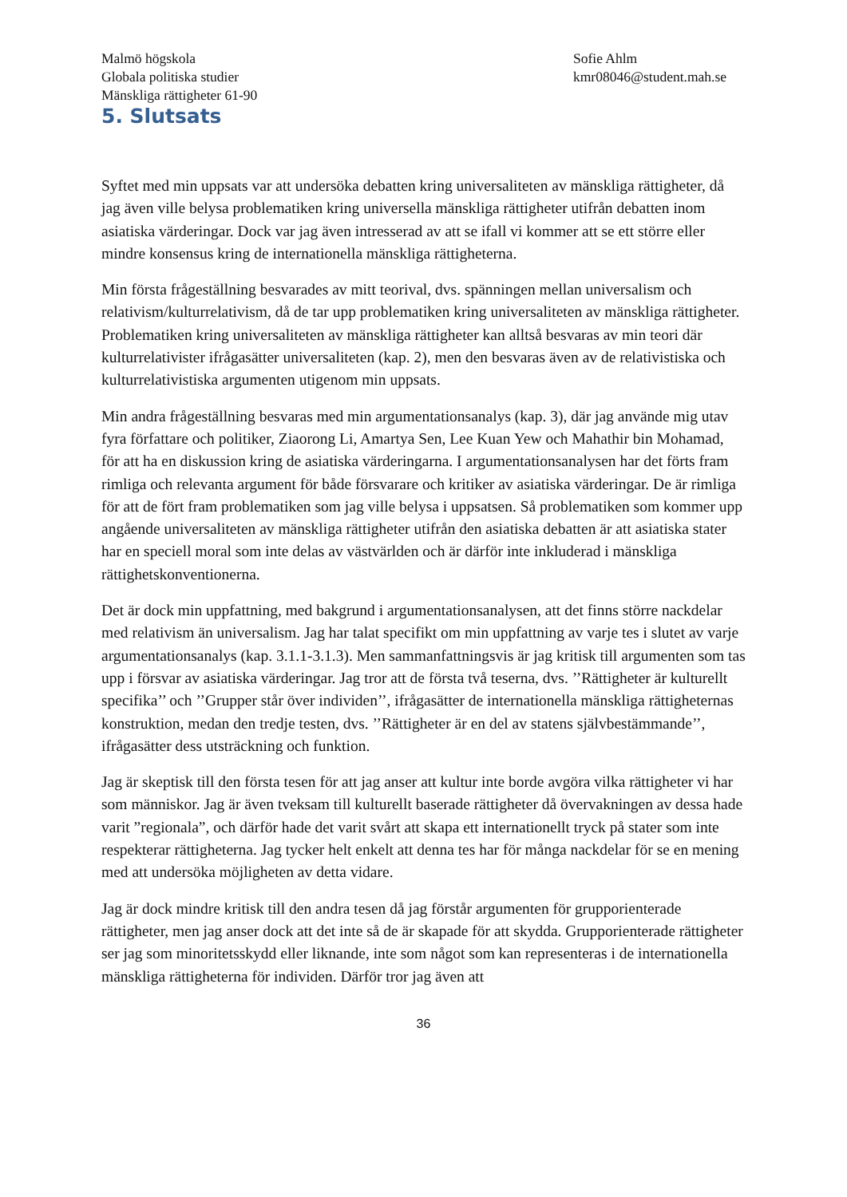Malmö högskola
Globala politiska studier
Mänskliga rättigheter 61-90
Sofie Ahlm
kmr08046@student.mah.se
5. Slutsats
Syftet med min uppsats var att undersöka debatten kring universaliteten av mänskliga rättigheter, då jag även ville belysa problematiken kring universella mänskliga rättigheter utifrån debatten inom asiatiska värderingar. Dock var jag även intresserad av att se ifall vi kommer att se ett större eller mindre konsensus kring de internationella mänskliga rättigheterna.
Min första frågeställning besvarades av mitt teorival, dvs. spänningen mellan universalism och relativism/kulturrelativism, då de tar upp problematiken kring universaliteten av mänskliga rättigheter. Problematiken kring universaliteten av mänskliga rättigheter kan alltså besvaras av min teori där kulturrelativister ifrågasätter universaliteten (kap. 2), men den besvaras även av de relativistiska och kulturrelativistiska argumenten utigenom min uppsats.
Min andra frågeställning besvaras med min argumentationsanalys (kap. 3), där jag använde mig utav fyra författare och politiker, Ziaorong Li, Amartya Sen, Lee Kuan Yew och Mahathir bin Mohamad, för att ha en diskussion kring de asiatiska värderingarna. I argumentationsanalysen har det förts fram rimliga och relevanta argument för både försvarare och kritiker av asiatiska värderingar. De är rimliga för att de fört fram problematiken som jag ville belysa i uppsatsen. Så problematiken som kommer upp angående universaliteten av mänskliga rättigheter utifrån den asiatiska debatten är att asiatiska stater har en speciell moral som inte delas av västvärlden och är därför inte inkluderad i mänskliga rättighetskonventionerna.
Det är dock min uppfattning, med bakgrund i argumentationsanalysen, att det finns större nackdelar med relativism än universalism. Jag har talat specifikt om min uppfattning av varje tes i slutet av varje argumentationsanalys (kap. 3.1.1-3.1.3). Men sammanfattningsvis är jag kritisk till argumenten som tas upp i försvar av asiatiska värderingar. Jag tror att de första två teserna, dvs. ’’Rättigheter är kulturellt specifika’’ och ’’Grupper står över individen’’, ifrågasätter de internationella mänskliga rättigheternas konstruktion, medan den tredje testen, dvs. ’’Rättigheter är en del av statens självbestämmande’’, ifrågasätter dess utsträckning och funktion.
Jag är skeptisk till den första tesen för att jag anser att kultur inte borde avgöra vilka rättigheter vi har som människor. Jag är även tveksam till kulturellt baserade rättigheter då övervakningen av dessa hade varit ”regionala”, och därför hade det varit svårt att skapa ett internationellt tryck på stater som inte respekterar rättigheterna. Jag tycker helt enkelt att denna tes har för många nackdelar för se en mening med att undersöka möjligheten av detta vidare.
Jag är dock mindre kritisk till den andra tesen då jag förstår argumenten för grupporienterade rättigheter, men jag anser dock att det inte så de är skapade för att skydda. Grupporienterade rättigheter ser jag som minoritetsskydd eller liknande, inte som något som kan representeras i de internationella mänskliga rättigheterna för individen. Därför tror jag även att
36